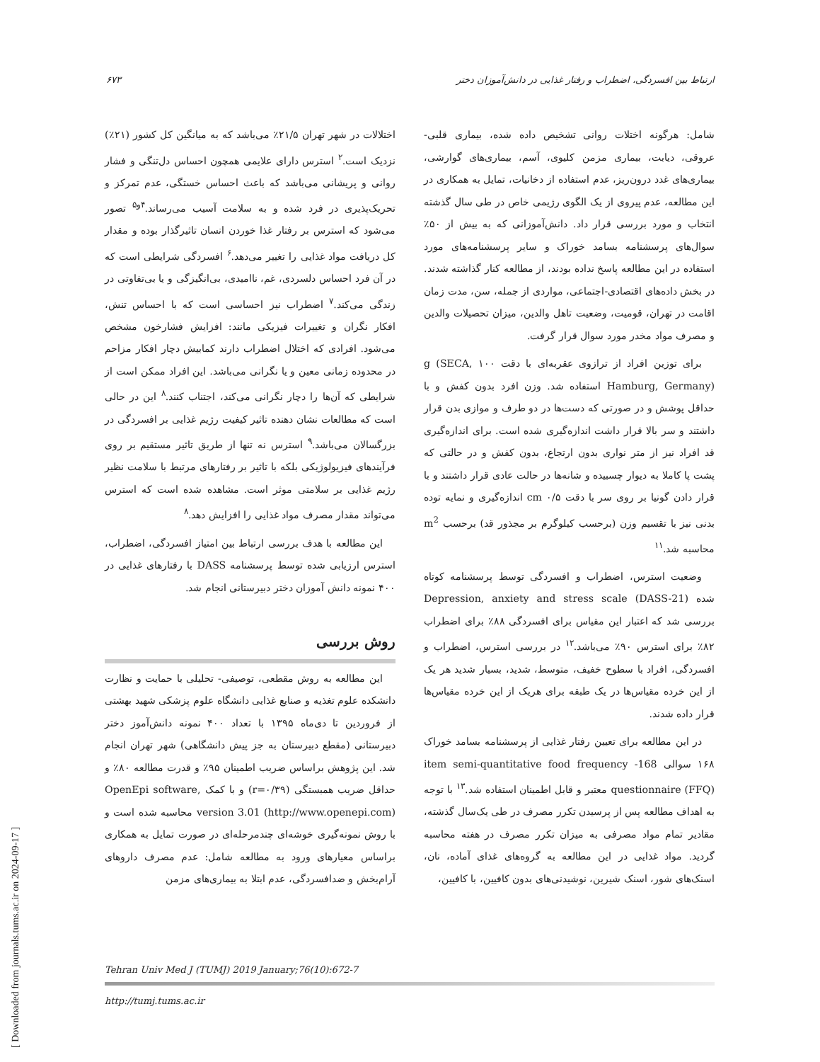ارتباط بین افسردگی، اضطراب و رفتار غذایی در دانش‌آموزان دختر ۶۷۳
اختلالات در شهر تهران ۲۱/۵٪ می‌باشد که به میانگین کل کشور (۲۱٪) نزدیک است.<sup>۲</sup> استرس دارای علایمی همچون احساس دل‌تنگی و فشار روانی و پریشانی می‌باشد که باعث احساس خستگی، عدم تمرکز و تحریک‌پذیری در فرد شده و به سلامت آسیب می‌رساند.<sup>۴و۵</sup> تصور می‌شود که استرس بر رفتار غذا خوردن انسان تاثیرگذار بوده و مقدار کل دریافت مواد غذایی را تغییر می‌دهد.<sup>۶</sup> افسردگی شرایطی است که در آن فرد احساس دلسردی، غم، ناامیدی، بی‌انگیزگی و یا بی‌تفاوتی در زندگی می‌کند.<sup>۷</sup> اضطراب نیز احساسی است که با احساس تنش، افکار نگران و تغییرات فیزیکی مانند: افزایش فشارخون مشخص می‌شود. افرادی که اختلال اضطراب دارند کمابیش دچار افکار مزاحم در محدوده زمانی معین و یا نگرانی می‌باشد. این افراد ممکن است از شرایطی که آن‌ها را دچار نگرانی می‌کند، اجتناب کنند.<sup>۸</sup> این در حالی است که مطالعات نشان دهنده تاثیر کیفیت رژیم غذایی بر افسردگی در بزرگسالان می‌باشد.<sup>۹</sup> استرس نه تنها از طریق تاثیر مستقیم بر روی فرآیندهای فیزیولوژیکی بلکه با تاثیر بر رفتارهای مرتبط با سلامت نظیر رژیم غذایی بر سلامتی موثر است. مشاهده شده است که استرس می‌تواند مقدار مصرف مواد غذایی را افزایش دهد.<sup>۸</sup>
این مطالعه با هدف بررسی ارتباط بین امتیاز افسردگی، اضطراب، استرس ارزیابی شده توسط پرسشنامه DASS با رفتارهای غذایی در ۴۰۰ نمونه دانش آموزان دختر دبیرستانی انجام شد.
روش بررسی
این مطالعه به روش مقطعی، توصیفی- تحلیلی با حمایت و نظارت دانشکده علوم تغذیه و صنایع غذایی دانشگاه علوم پزشکی شهید بهشتی از فروردین تا دی‌ماه ۱۳۹۵ با تعداد ۴۰۰ نمونه دانش‌آموز دختر دبیرستانی (مقطع دبیرستان به جز پیش دانشگاهی) شهر تهران انجام شد. این پژوهش براساس ضریب اطمینان ۹۵٪ و قدرت مطالعه ۸۰٪ و حداقل ضریب همبستگی (r=۰/۳۹) و با کمک OpenEpi software, version 3.01 (http://www.openepi.com) محاسبه شده است و با روش نمونه‌گیری خوشه‌ای چندمرحله‌ای در صورت تمایل به همکاری براساس معیارهای ورود به مطالعه شامل: عدم مصرف داروهای آرام‌بخش و ضدافسردگی، عدم ابتلا به بیماری‌های مزمن
شامل: هرگونه اختلات روانی تشخیص داده شده، بیماری قلبی- عروقی، دیابت، بیماری مزمن کلیوی، آسم، بیماری‌های گوارشی، بیماری‌های غدد درون‌ریز، عدم استفاده از دخانیات، تمایل به همکاری در این مطالعه، عدم پیروی از یک الگوی رژیمی خاص در طی سال گذشته انتخاب و مورد بررسی قرار داد. دانش‌آموزانی که به بیش از ۵۰٪ سوال‌های پرسشنامه بسامد خوراک و سایر پرسشنامه‌های مورد استفاده در این مطالعه پاسخ نداده بودند، از مطالعه کنار گذاشته شدند. در بخش داده‌های اقتصادی-اجتماعی، مواردی از جمله، سن، مدت زمان اقامت در تهران، قومیت، وضعیت تاهل والدین، میزان تحصیلات والدین و مصرف مواد مخدر مورد سوال قرار گرفت.
برای توزین افراد از ترازوی عقربه‌ای با دقت ۱۰۰ g (SECA, Hamburg, Germany) استفاده شد. وزن افرد بدون کفش و با حداقل پوشش و در صورتی که دست‌ها در دو طرف و موازی بدن قرار داشتند و سر بالا قرار داشت اندازه‌گیری شده است. برای اندازه‌گیری قد افراد نیز از متر نواری بدون ارتجاع، بدون کفش و در حالتی که پشت پا کاملا به دیوار چسبیده و شانه‌ها در حالت عادی قرار داشتند و با قرار دادن گونیا بر روی سر با دقت ۰/۵ cm اندازه‌گیری و نمایه توده بدنی نیز با تقسیم وزن (برحسب کیلوگرم بر مجذور قد) برحسب m<sup>2</sup> محاسبه شد.<sup>۱۱</sup>
وضعیت استرس، اضطراب و افسردگی توسط پرسشنامه کوتاه شده Depression, anxiety and stress scale (DASS-21) بررسی شد که اعتبار این مقیاس برای افسردگی ۸۸٪ برای اضطراب ۸۲٪ برای استرس ۹۰٪ می‌باشد.<sup>۱۲</sup> در بررسی استرس، اضطراب و افسردگی، افراد با سطوح خفیف، متوسط، شدید، بسیار شدید هر یک از این خرده مقیاس‌ها در یک طبقه برای هریک از این خرده مقیاس‌ها قرار داده شدند.
در این مطالعه برای تعیین رفتار غذایی از پرسشنامه بسامد خوراک ۱۶۸ سوالی 168- item semi-quantitative food frequency questionnaire (FFQ) معتبر و قابل اطمینان استفاده شد.<sup>۱۳</sup> با توجه به اهداف مطالعه پس از پرسیدن تکرر مصرف در طی یک‌سال گذشته، مقادیر تمام مواد مصرفی به میزان تکرر مصرف در هفته محاسبه گردید. مواد غذایی در این مطالعه به گروه‌های غذای آماده، نان، اسنک‌های شور، اسنک شیرین، نوشیدنی‌های بدون کافیین، با کافیین،
Tehran Univ Med J (TUMJ) 2019 January;76(10):672-7
http://tumj.tums.ac.ir
[ Downloaded from journals.tums.ac.ir on 2024-09-17 ]